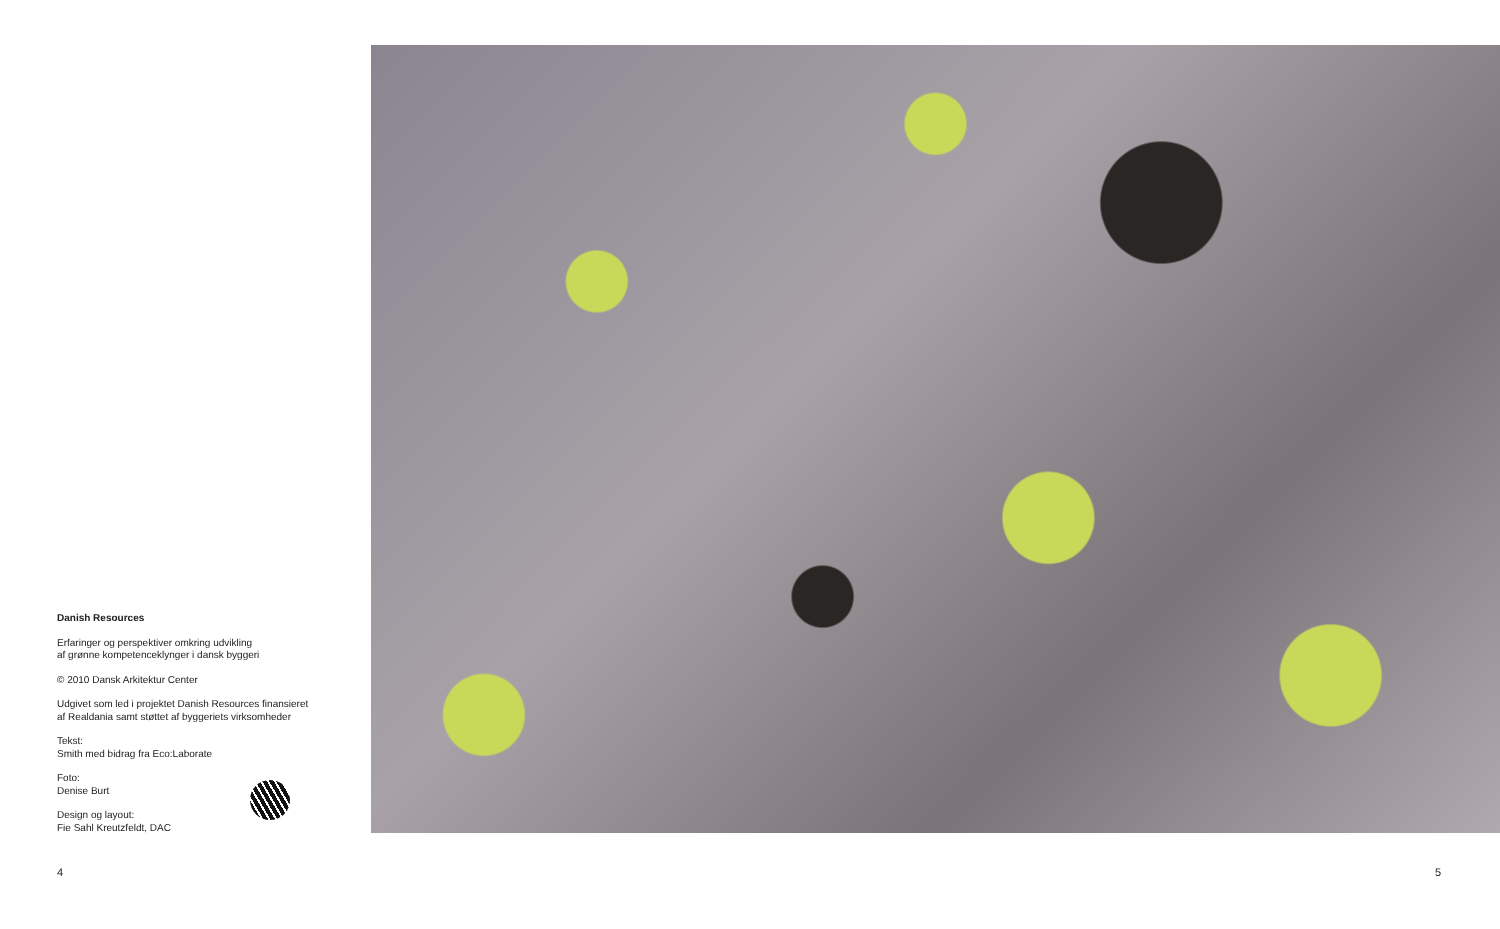Danish Resources
Erfaringer og perspektiver omkring udvikling
af grønne kompetenceklynger i dansk byggeri
© 2010 Dansk Arkitektur Center
Udgivet som led i projektet Danish Resources finansieret
af Realdania samt støttet af byggeriets virksomheder
Tekst:
Smith med bidrag fra Eco:Laborate
Foto:
Denise Burt
Design og layout:
Fie Sahl Kreutzfeldt, DAC
4 5